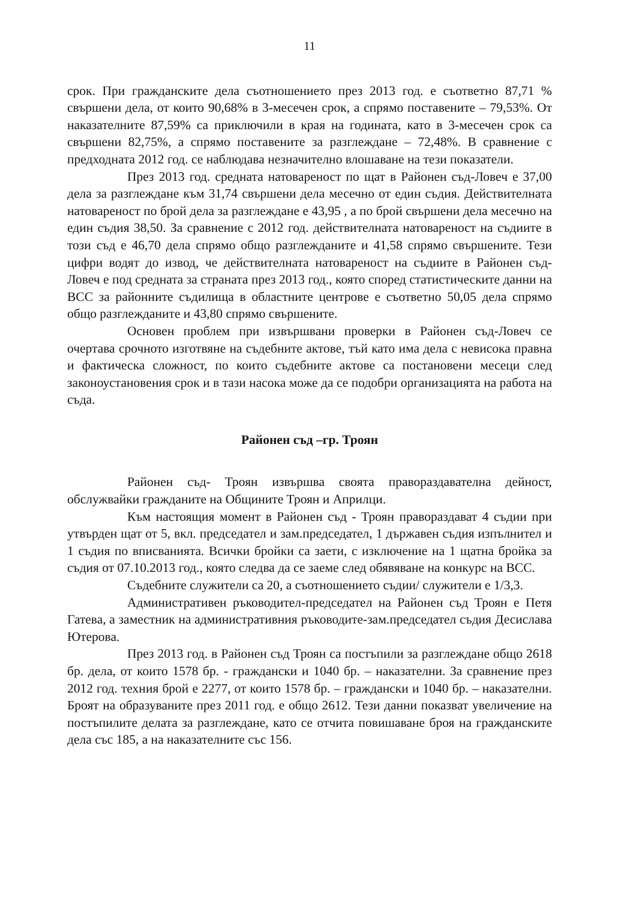11
срок. При гражданските дела съотношението през 2013 год. е съответно 87,71 % свършени дела, от които 90,68% в 3-месечен срок, а спрямо поставените – 79,53%. От наказателните 87,59% са приключили в края на годината, като в 3-месечен срок са свършени 82,75%, а спрямо поставените за разглеждане – 72,48%. В сравнение с предходната 2012 год. се наблюдава незначително влошаване на тези показатели.
През 2013 год. средната натовареност по щат в Районен съд-Ловеч е 37,00 дела за разглеждане към 31,74 свършени дела месечно от един съдия. Действителната натовареност по брой дела за разглеждане е 43,95 , а по брой свършени дела месечно на един съдия 38,50. За сравнение с 2012 год. действителната натовареност на съдиите в този съд е 46,70 дела спрямо общо разглежданите и 41,58 спрямо свършените. Тези цифри водят до извод, че действителната натовареност на съдиите в Районен съд- Ловеч е под средната за страната през 2013 год., която според статистическите данни на ВСС за районните съдилища в областните центрове е съответно 50,05 дела спрямо общо разглежданите и 43,80 спрямо свършените.
Основен проблем при извършвани проверки в Районен съд-Ловеч се очертава срочното изготвяне на съдебните актове, тъй като има дела с невисока правна и фактическа сложност, по които съдебните актове са постановени месеци след законоустановения срок и в тази насока може да се подобри организацията на работа на съда.
Районен съд –гр. Троян
Районен съд- Троян извършва своята правораздавателна дейност, обслужвайки гражданите на Общините Троян и Априлци.
Към настоящия момент в Районен съд - Троян правораздават 4 съдии при утвърден щат от 5, вкл. председател и зам.председател, 1 държавен съдия изпълнител и 1 съдия по вписванията. Всички бройки са заети, с изключение на 1 щатна бройка за съдия от 07.10.2013 год., която следва да се заеме след обявяване на конкурс на ВСС.
Съдебните служители са 20, а съотношението съдии/ служители е 1/3,3.
Административен ръководител-председател на Районен съд Троян е Петя Гатева, а заместник на административния ръководите-зам.председател съдия Десислава Ютерова.
През 2013 год. в Районен съд Троян са постъпили за разглеждане общо 2618 бр. дела, от които 1578 бр. - граждански и 1040 бр. – наказателни. За сравнение през 2012 год. техния брой е 2277, от които 1578 бр. – граждански и 1040 бр. – наказателни. Броят на образуваните през 2011 год. е общо 2612. Тези данни показват увеличение на постъпилите делата за разглеждане, като се отчита повишаване броя на гражданските дела със 185, а на наказателните със 156.